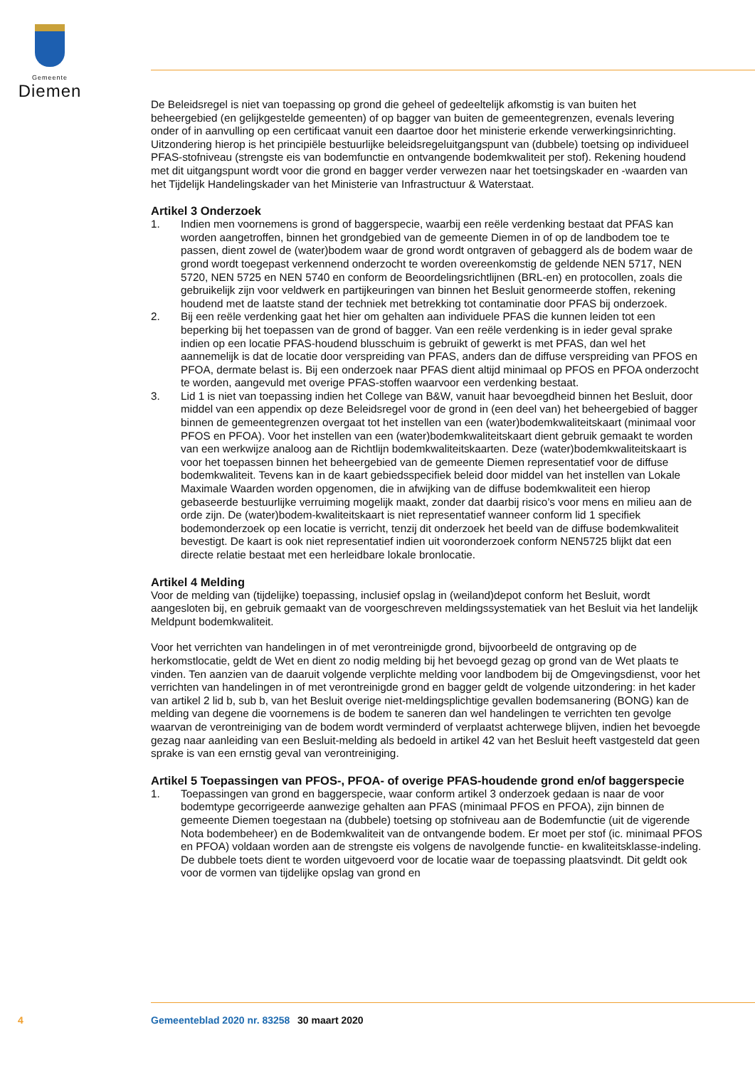Gemeente
Diemen
De Beleidsregel is niet van toepassing op grond die geheel of gedeeltelijk afkomstig is van buiten het beheergebied (en gelijkgestelde gemeenten) of op bagger van buiten de gemeentegrenzen, evenals levering onder of in aanvulling op een certificaat vanuit een daartoe door het ministerie erkende verwerkingsinrichting. Uitzondering hierop is het principiële bestuurlijke beleidsregeluitgangspunt van (dubbele) toetsing op individueel PFAS-stofniveau (strengste eis van bodemfunctie en ontvangende bodemkwaliteit per stof). Rekening houdend met dit uitgangspunt wordt voor die grond en bagger verder verwezen naar het toetsingskader en -waarden van het Tijdelijk Handelingskader van het Ministerie van Infrastructuur & Waterstaat.
Artikel 3 Onderzoek
1. Indien men voornemens is grond of baggerspecie, waarbij een reële verdenking bestaat dat PFAS kan worden aangetroffen, binnen het grondgebied van de gemeente Diemen in of op de landbodem toe te passen, dient zowel de (water)bodem waar de grond wordt ontgraven of gebaggerd als de bodem waar de grond wordt toegepast verkennend onderzocht te worden overeenkomstig de geldende NEN 5717, NEN 5720, NEN 5725 en NEN 5740 en conform de Beoordelingsrichtlijnen (BRL-en) en protocollen, zoals die gebruikelijk zijn voor veldwerk en partijkeuringen van binnen het Besluit genormeerde stoffen, rekening houdend met de laatste stand der techniek met betrekking tot contaminatie door PFAS bij onderzoek.
2. Bij een reële verdenking gaat het hier om gehalten aan individuele PFAS die kunnen leiden tot een beperking bij het toepassen van de grond of bagger. Van een reële verdenking is in ieder geval sprake indien op een locatie PFAS-houdend blusschuim is gebruikt of gewerkt is met PFAS, dan wel het aannemelijk is dat de locatie door verspreiding van PFAS, anders dan de diffuse verspreiding van PFOS en PFOA, dermate belast is. Bij een onderzoek naar PFAS dient altijd minimaal op PFOS en PFOA onderzocht te worden, aangevuld met overige PFAS-stoffen waarvoor een verdenking bestaat.
3. Lid 1 is niet van toepassing indien het College van B&W, vanuit haar bevoegdheid binnen het Besluit, door middel van een appendix op deze Beleidsregel voor de grond in (een deel van) het beheergebied of bagger binnen de gemeentegrenzen overgaat tot het instellen van een (water)bodemkwaliteitskaart (minimaal voor PFOS en PFOA). Voor het instellen van een (water)bodemkwaliteitskaart dient gebruik gemaakt te worden van een werkwijze analoog aan de Richtlijn bodemkwaliteitskaarten. Deze (water)bodemkwaliteitskaart is voor het toepassen binnen het beheergebied van de gemeente Diemen representatief voor de diffuse bodemkwaliteit. Tevens kan in de kaart gebiedsspecifiek beleid door middel van het instellen van Lokale Maximale Waarden worden opgenomen, die in afwijking van de diffuse bodemkwaliteit een hierop gebaseerde bestuurlijke verruiming mogelijk maakt, zonder dat daarbij risico’s voor mens en milieu aan de orde zijn. De (water)bodem-kwaliteitskaart is niet representatief wanneer conform lid 1 specifiek bodemonderzoek op een locatie is verricht, tenzij dit onderzoek het beeld van de diffuse bodemkwaliteit bevestigt. De kaart is ook niet representatief indien uit vooronderzoek conform NEN5725 blijkt dat een directe relatie bestaat met een herleidbare lokale bronlocatie.
Artikel 4 Melding
Voor de melding van (tijdelijke) toepassing, inclusief opslag in (weiland)depot conform het Besluit, wordt aangesloten bij, en gebruik gemaakt van de voorgeschreven meldingssystematiek van het Besluit via het landelijk Meldpunt bodemkwaliteit.
Voor het verrichten van handelingen in of met verontreinigde grond, bijvoorbeeld de ontgraving op de herkomstlocatie, geldt de Wet en dient zo nodig melding bij het bevoegd gezag op grond van de Wet plaats te vinden. Ten aanzien van de daaruit volgende verplichte melding voor landbodem bij de Omgevingsdienst, voor het verrichten van handelingen in of met verontreinigde grond en bagger geldt de volgende uitzondering: in het kader van artikel 2 lid b, sub b, van het Besluit overige niet-meldingsplichtige gevallen bodemsanering (BONG) kan de melding van degene die voornemens is de bodem te saneren dan wel handelingen te verrichten ten gevolge waarvan de verontreiniging van de bodem wordt verminderd of verplaatst achterwege blijven, indien het bevoegde gezag naar aanleiding van een Besluit-melding als bedoeld in artikel 42 van het Besluit heeft vastgesteld dat geen sprake is van een ernstig geval van verontreiniging.
Artikel 5 Toepassingen van PFOS-, PFOA- of overige PFAS-houdende grond en/of baggerspecie
1. Toepassingen van grond en baggerspecie, waar conform artikel 3 onderzoek gedaan is naar de voor bodemtype gecorrigeerde aanwezige gehalten aan PFAS (minimaal PFOS en PFOA), zijn binnen de gemeente Diemen toegestaan na (dubbele) toetsing op stofniveau aan de Bodemfunctie (uit de vigerende Nota bodembeheer) en de Bodemkwaliteit van de ontvangende bodem. Er moet per stof (ic. minimaal PFOS en PFOA) voldaan worden aan de strengste eis volgens de navolgende functie- en kwaliteitsklasse-indeling. De dubbele toets dient te worden uitgevoerd voor de locatie waar de toepassing plaatsvindt. Dit geldt ook voor de vormen van tijdelijke opslag van grond en
4 Gemeenteblad 2020 nr. 83258 30 maart 2020